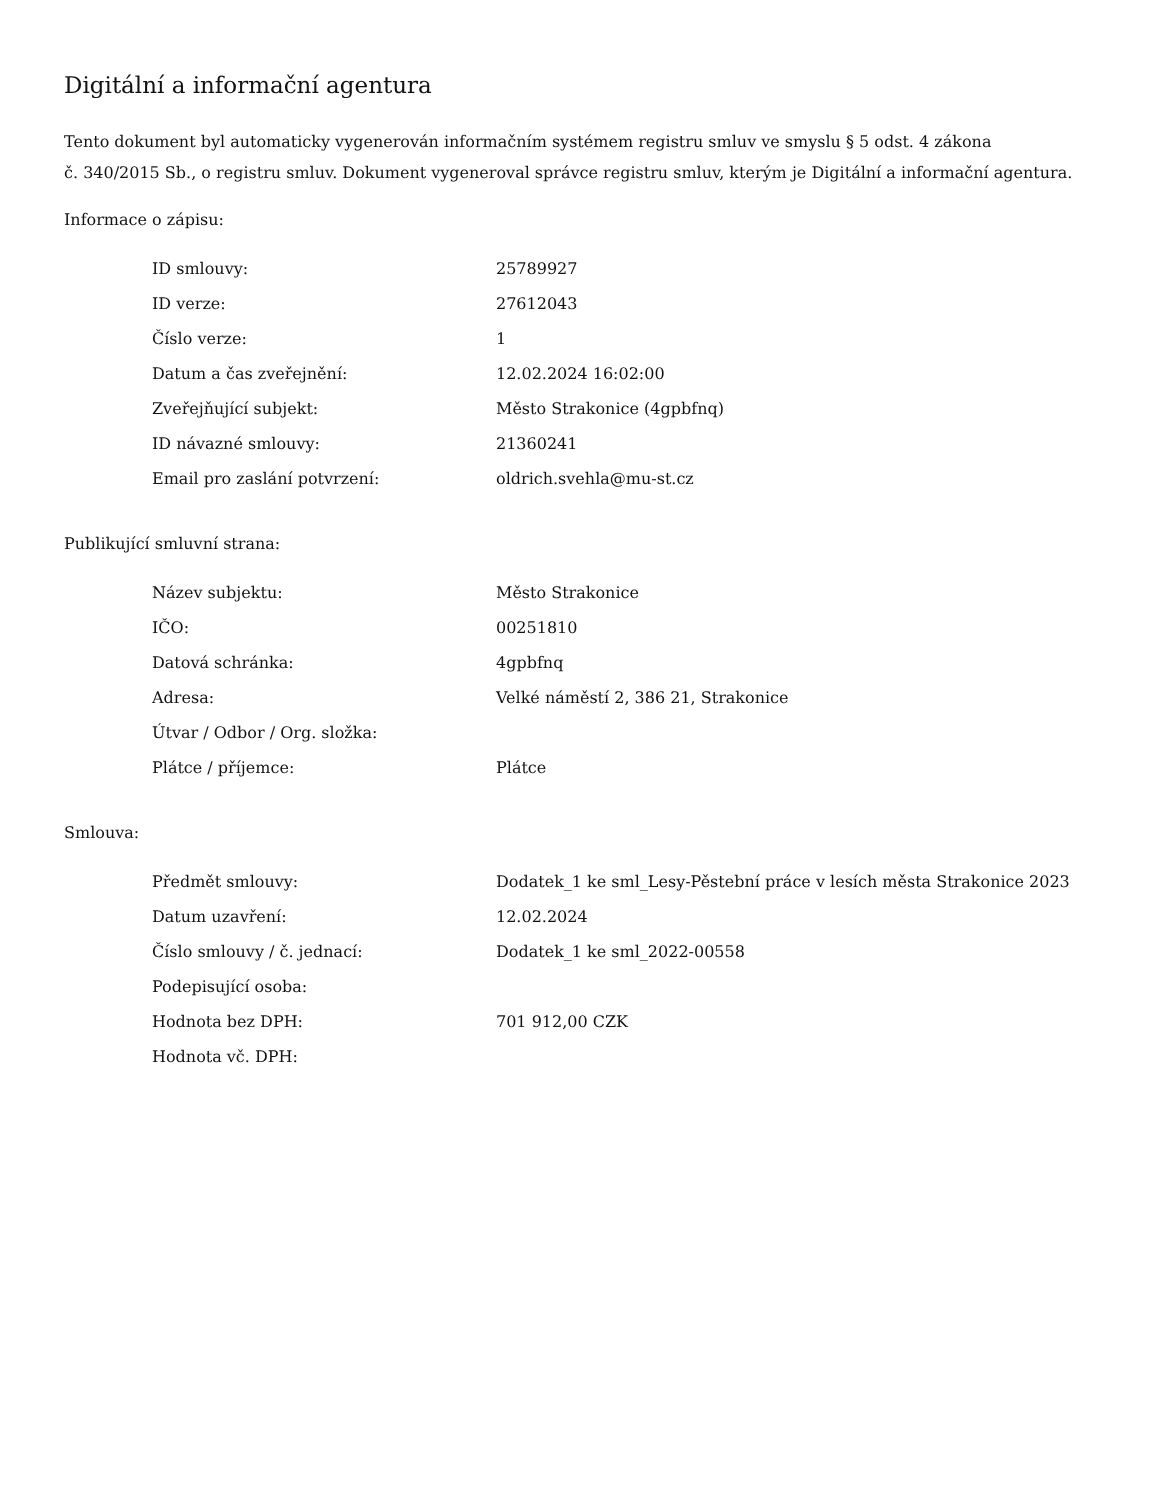Digitální a informační agentura
Tento dokument byl automaticky vygenerován informačním systémem registru smluv ve smyslu § 5 odst. 4 zákona
č. 340/2015 Sb., o registru smluv. Dokument vygeneroval správce registru smluv, kterým je Digitální a informační agentura.
Informace o zápisu:
| ID smlouvy: | 25789927 |
| ID verze: | 27612043 |
| Číslo verze: | 1 |
| Datum a čas zveřejnění: | 12.02.2024 16:02:00 |
| Zveřejňující subjekt: | Město Strakonice (4gpbfnq) |
| ID návazné smlouvy: | 21360241 |
| Email pro zaslání potvrzení: | oldrich.svehla@mu-st.cz |
Publikující smluvní strana:
| Název subjektu: | Město Strakonice |
| IČO: | 00251810 |
| Datová schránka: | 4gpbfnq |
| Adresa: | Velké náměstí 2, 386 21, Strakonice |
| Útvar / Odbor / Org. složka: | |
| Plátce / příjemce: | Plátce |
Smlouva:
| Předmět smlouvy: | Dodatek_1 ke sml_Lesy-Pěstební práce v lesích města Strakonice 2023 |
| Datum uzavření: | 12.02.2024 |
| Číslo smlouvy / č. jednací: | Dodatek_1 ke sml_2022-00558 |
| Podepisující osoba: | |
| Hodnota bez DPH: | 701 912,00 CZK |
| Hodnota vč. DPH: | |